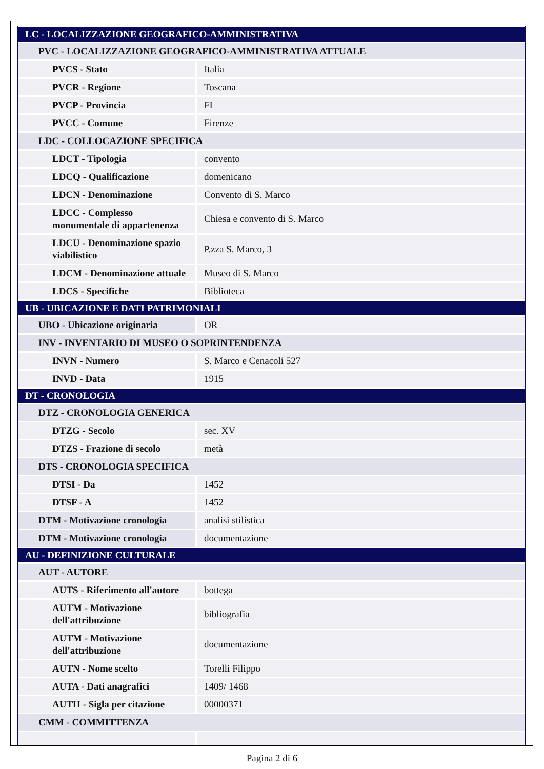| LC - LOCALIZZAZIONE GEOGRAFICO-AMMINISTRATIVA | |
| PVC - LOCALIZZAZIONE GEOGRAFICO-AMMINISTRATIVA ATTUALE | |
| PVCS - Stato | Italia |
| PVCR - Regione | Toscana |
| PVCP - Provincia | FI |
| PVCC - Comune | Firenze |
| LDC - COLLOCAZIONE SPECIFICA | |
| LDCT - Tipologia | convento |
| LDCQ - Qualificazione | domenicano |
| LDCN - Denominazione | Convento di S. Marco |
| LDCC - Complesso monumentale di appartenenza | Chiesa e convento di S. Marco |
| LDCU - Denominazione spazio viabilistico | P.zza S. Marco, 3 |
| LDCM - Denominazione attuale | Museo di S. Marco |
| LDCS - Specifiche | Biblioteca |
| UB - UBICAZIONE E DATI PATRIMONIALI | |
| UBO - Ubicazione originaria | OR |
| INV - INVENTARIO DI MUSEO O SOPRINTENDENZA | |
| INVN - Numero | S. Marco e Cenacoli 527 |
| INVD - Data | 1915 |
| DT - CRONOLOGIA | |
| DTZ - CRONOLOGIA GENERICA | |
| DTZG - Secolo | sec. XV |
| DTZS - Frazione di secolo | metà |
| DTS - CRONOLOGIA SPECIFICA | |
| DTSI - Da | 1452 |
| DTSF - A | 1452 |
| DTM - Motivazione cronologia | analisi stilistica |
| DTM - Motivazione cronologia | documentazione |
| AU - DEFINIZIONE CULTURALE | |
| AUT - AUTORE | |
| AUTS - Riferimento all'autore | bottega |
| AUTM - Motivazione dell'attribuzione | bibliografia |
| AUTM - Motivazione dell'attribuzione | documentazione |
| AUTN - Nome scelto | Torelli Filippo |
| AUTA - Dati anagrafici | 1409/ 1468 |
| AUTH - Sigla per citazione | 00000371 |
| CMM - COMMITTENZA | |
Pagina 2 di 6